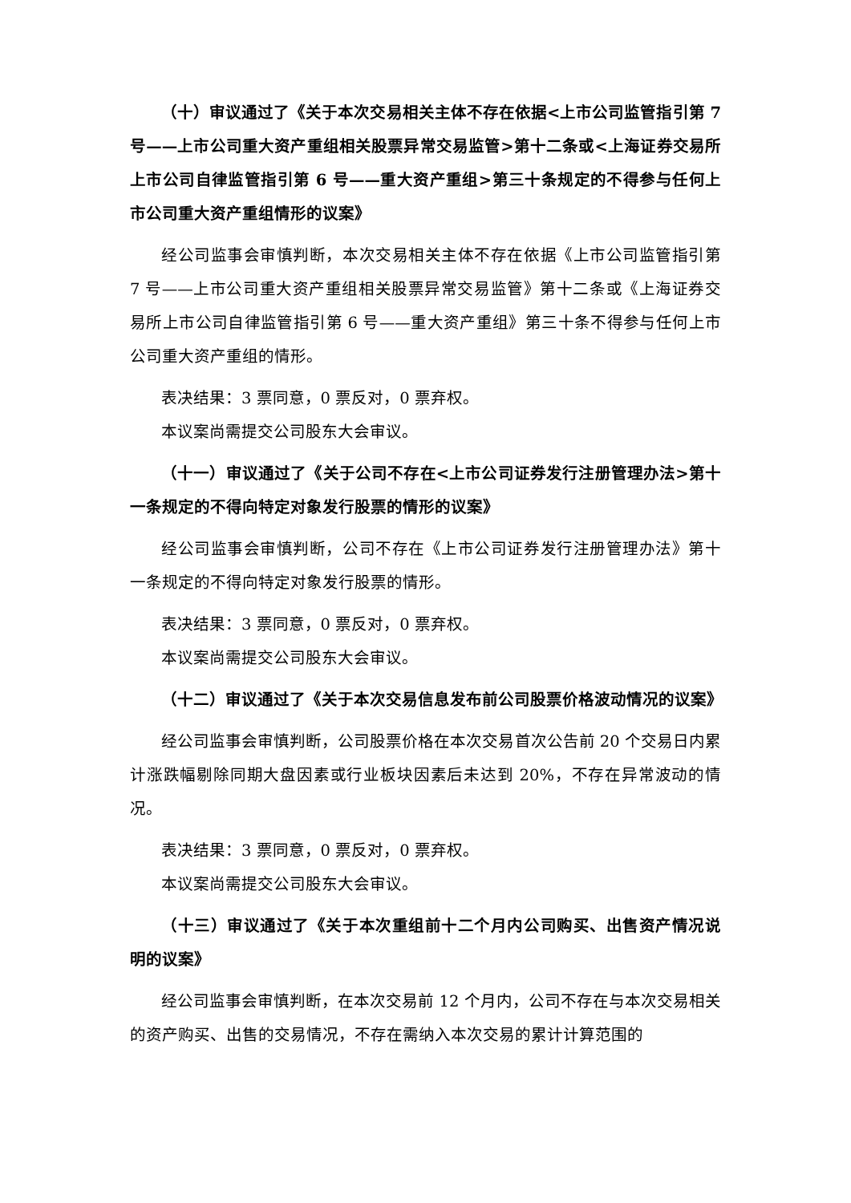（十）审议通过了《关于本次交易相关主体不存在依据<上市公司监管指引第 7 号——上市公司重大资产重组相关股票异常交易监管>第十二条或<上海证券交易所上市公司自律监管指引第 6 号——重大资产重组>第三十条规定的不得参与任何上市公司重大资产重组情形的议案》
经公司监事会审慎判断，本次交易相关主体不存在依据《上市公司监管指引第 7 号——上市公司重大资产重组相关股票异常交易监管》第十二条或《上海证券交易所上市公司自律监管指引第 6 号——重大资产重组》第三十条不得参与任何上市公司重大资产重组的情形。
表决结果：3 票同意，0 票反对，0 票弃权。
本议案尚需提交公司股东大会审议。
（十一）审议通过了《关于公司不存在<上市公司证券发行注册管理办法>第十一条规定的不得向特定对象发行股票的情形的议案》
经公司监事会审慎判断，公司不存在《上市公司证券发行注册管理办法》第十一条规定的不得向特定对象发行股票的情形。
表决结果：3 票同意，0 票反对，0 票弃权。
本议案尚需提交公司股东大会审议。
（十二）审议通过了《关于本次交易信息发布前公司股票价格波动情况的议案》
经公司监事会审慎判断，公司股票价格在本次交易首次公告前 20 个交易日内累计涨跌幅剔除同期大盘因素或行业板块因素后未达到 20%，不存在异常波动的情况。
表决结果：3 票同意，0 票反对，0 票弃权。
本议案尚需提交公司股东大会审议。
（十三）审议通过了《关于本次重组前十二个月内公司购买、出售资产情况说明的议案》
经公司监事会审慎判断，在本次交易前 12 个月内，公司不存在与本次交易相关的资产购买、出售的交易情况，不存在需纳入本次交易的累计计算范围的